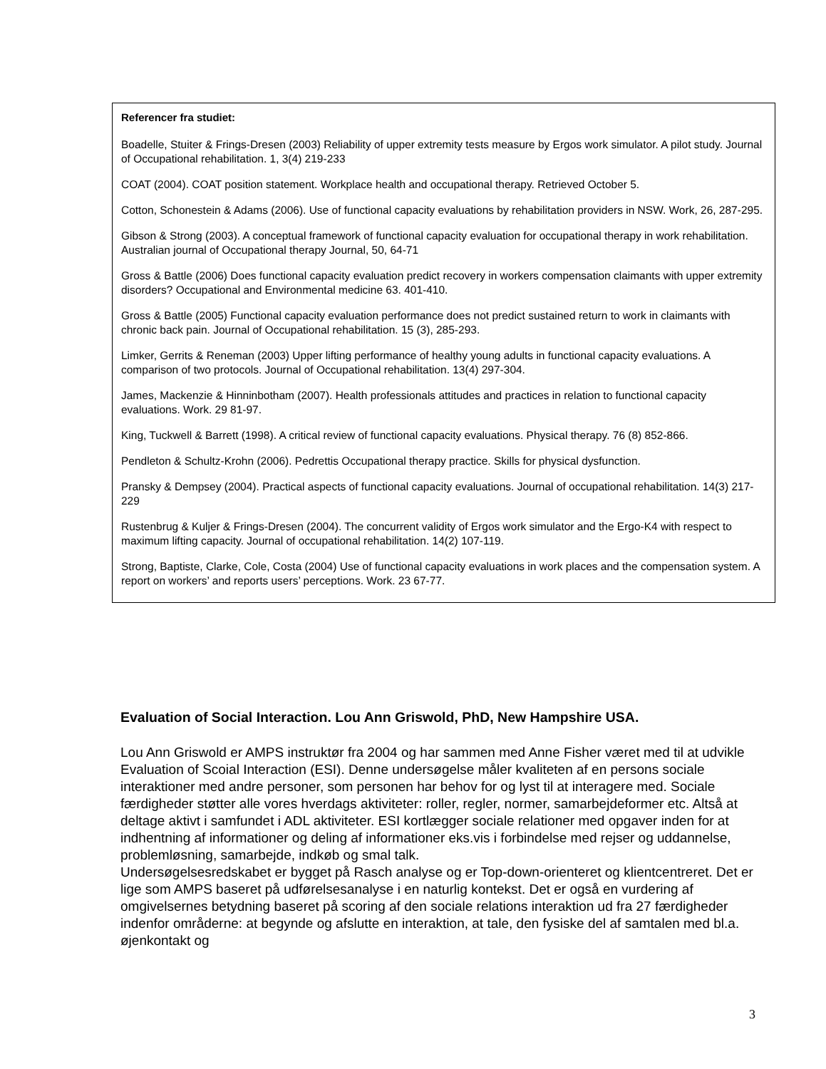Referencer fra studiet:
Boadelle, Stuiter & Frings-Dresen (2003) Reliability of upper extremity tests measure by Ergos work simulator. A pilot study. Journal of Occupational rehabilitation. 1, 3(4) 219-233
COAT (2004). COAT position statement. Workplace health and occupational therapy. Retrieved October 5.
Cotton, Schonestein & Adams (2006). Use of functional capacity evaluations by rehabilitation providers in NSW. Work, 26, 287-295.
Gibson & Strong (2003). A conceptual framework of functional capacity evaluation for occupational therapy in work rehabilitation. Australian journal of Occupational therapy Journal, 50, 64-71
Gross & Battle (2006) Does functional capacity evaluation predict recovery in workers compensation claimants with upper extremity disorders? Occupational and Environmental medicine 63. 401-410.
Gross & Battle (2005) Functional capacity evaluation performance does not predict sustained return to work in claimants with chronic back pain. Journal of Occupational rehabilitation. 15 (3), 285-293.
Limker, Gerrits & Reneman (2003) Upper lifting performance of healthy young adults in functional capacity evaluations. A comparison of two protocols. Journal of Occupational rehabilitation. 13(4) 297-304.
James, Mackenzie & Hinninbotham (2007). Health professionals attitudes and practices in relation to functional capacity evaluations. Work. 29 81-97.
King, Tuckwell & Barrett (1998). A critical review of functional capacity evaluations. Physical therapy. 76 (8) 852-866.
Pendleton & Schultz-Krohn (2006). Pedrettis Occupational therapy practice. Skills for physical dysfunction.
Pransky & Dempsey (2004). Practical aspects of functional capacity evaluations. Journal of occupational rehabilitation. 14(3) 217-229
Rustenbrug & Kuljer & Frings-Dresen (2004). The concurrent validity of Ergos work simulator and the Ergo-K4 with respect to maximum lifting capacity. Journal of occupational rehabilitation. 14(2) 107-119.
Strong, Baptiste, Clarke, Cole, Costa (2004) Use of functional capacity evaluations in work places and the compensation system. A report on workers’ and reports users’ perceptions. Work. 23 67-77.
Evaluation of Social Interaction. Lou Ann Griswold, PhD, New Hampshire USA.
Lou Ann Griswold er AMPS instruktør fra 2004 og har sammen med Anne Fisher været med til at udvikle Evaluation of Scoial Interaction (ESI). Denne undersøgelse måler kvaliteten af en persons sociale interaktioner med andre personer, som personen har behov for og lyst til at interagere med. Sociale færdigheder støtter alle vores hverdags aktiviteter: roller, regler, normer, samarbejdeformer etc. Altså at deltage aktivt i samfundet i ADL aktiviteter. ESI kortlægger sociale relationer med opgaver inden for at indhentning af informationer og deling af informationer eks.vis i forbindelse med rejser og uddannelse, problemløsning, samarbejde, indkøb og smal talk.
Undersøgelsesredskabet er bygget på Rasch analyse og er Top-down-orienteret og klientcentreret. Det er lige som AMPS baseret på udførelsesanalyse i en naturlig kontekst. Det er også en vurdering af omgivelsernes betydning baseret på scoring af den sociale relations interaktion ud fra 27 færdigheder indenfor områderne: at begynde og afslutte en interaktion, at tale, den fysiske del af samtalen med bl.a. øjenkontakt og
3